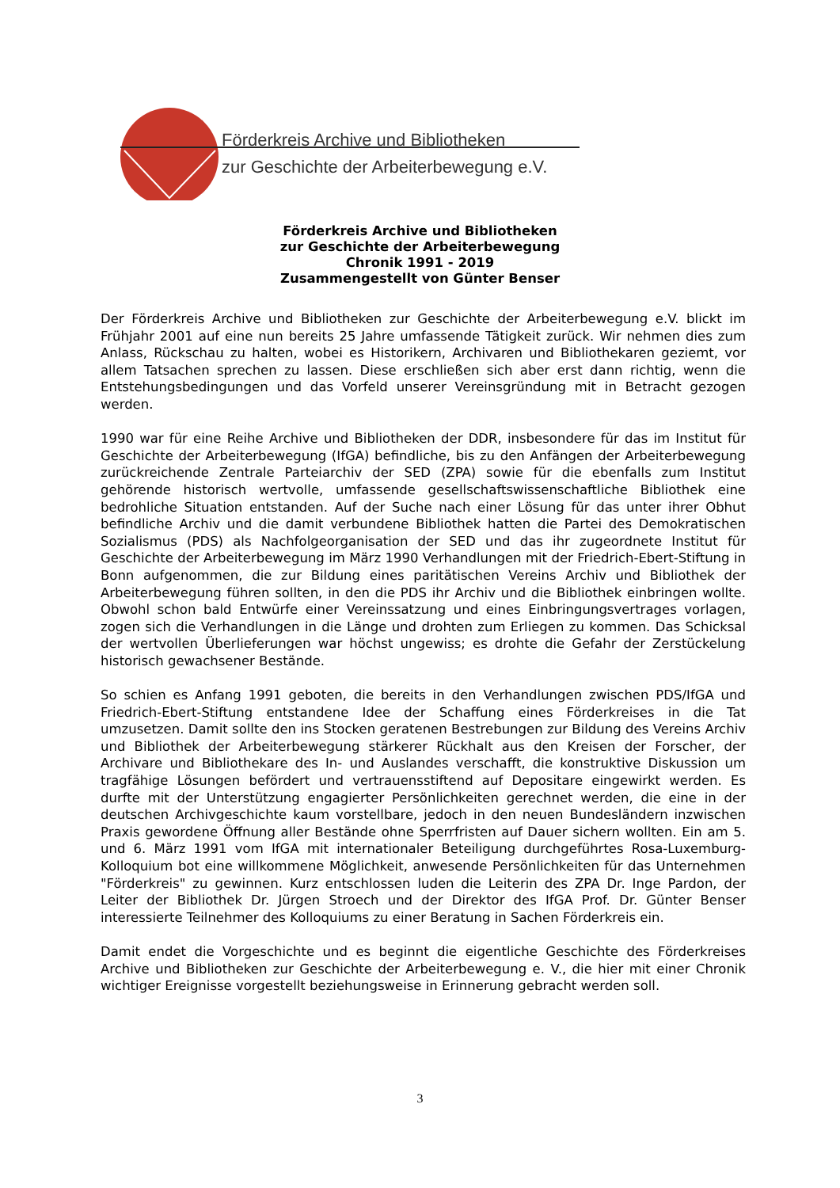Förderkreis Archive und Bibliotheken
zur Geschichte der Arbeiterbewegung e.V.
Förderkreis Archive und Bibliotheken
zur Geschichte der Arbeiterbewegung
Chronik 1991 - 2019
Zusammengestellt von Günter Benser
Der Förderkreis Archive und Bibliotheken zur Geschichte der Arbeiterbewegung e.V. blickt im Frühjahr 2001 auf eine nun bereits 25 Jahre umfassende Tätigkeit zurück. Wir nehmen dies zum Anlass, Rückschau zu halten, wobei es Historikern, Archivaren und Bibliothekaren geziemt, vor allem Tatsachen sprechen zu lassen. Diese erschließen sich aber erst dann richtig, wenn die Entstehungsbedingungen und das Vorfeld unserer Vereinsgründung mit in Betracht gezogen werden.
1990 war für eine Reihe Archive und Bibliotheken der DDR, insbesondere für das im Institut für Geschichte der Arbeiterbewegung (IfGA) befindliche, bis zu den Anfängen der Arbeiterbewegung zurückreichende Zentrale Parteiarchiv der SED (ZPA) sowie für die ebenfalls zum Institut gehörende historisch wertvolle, umfassende gesellschaftswissenschaftliche Bibliothek eine bedrohliche Situation entstanden. Auf der Suche nach einer Lösung für das unter ihrer Obhut befindliche Archiv und die damit verbundene Bibliothek hatten die Partei des Demokratischen Sozialismus (PDS) als Nachfolgeorganisation der SED und das ihr zugeordnete Institut für Geschichte der Arbeiterbewegung im März 1990 Verhandlungen mit der Friedrich-Ebert-Stiftung in Bonn aufgenommen, die zur Bildung eines paritätischen Vereins Archiv und Bibliothek der Arbeiterbewegung führen sollten, in den die PDS ihr Archiv und die Bibliothek einbringen wollte. Obwohl schon bald Entwürfe einer Vereinssatzung und eines Einbringungsvertrages vorlagen, zogen sich die Verhandlungen in die Länge und drohten zum Erliegen zu kommen. Das Schicksal der wertvollen Überlieferungen war höchst ungewiss; es drohte die Gefahr der Zerstückelung historisch gewachsener Bestände.
So schien es Anfang 1991 geboten, die bereits in den Verhandlungen zwischen PDS/IfGA und Friedrich-Ebert-Stiftung entstandene Idee der Schaffung eines Förderkreises in die Tat umzusetzen. Damit sollte den ins Stocken geratenen Bestrebungen zur Bildung des Vereins Archiv und Bibliothek der Arbeiterbewegung stärkerer Rückhalt aus den Kreisen der Forscher, der Archivare und Bibliothekare des In- und Auslandes verschafft, die konstruktive Diskussion um tragfähige Lösungen befördert und vertrauensstiftend auf Depositare eingewirkt werden. Es durfte mit der Unterstützung engagierter Persönlichkeiten gerechnet werden, die eine in der deutschen Archivgeschichte kaum vorstellbare, jedoch in den neuen Bundesländern inzwischen Praxis gewordene Öffnung aller Bestände ohne Sperrfristen auf Dauer sichern wollten. Ein am 5. und 6. März 1991 vom IfGA mit internationaler Beteiligung durchgeführtes Rosa-Luxemburg-Kolloquium bot eine willkommene Möglichkeit, anwesende Persönlichkeiten für das Unternehmen "Förderkreis" zu gewinnen. Kurz entschlossen luden die Leiterin des ZPA Dr. Inge Pardon, der Leiter der Bibliothek Dr. Jürgen Stroech und der Direktor des IfGA Prof. Dr. Günter Benser interessierte Teilnehmer des Kolloquiums zu einer Beratung in Sachen Förderkreis ein.
Damit endet die Vorgeschichte und es beginnt die eigentliche Geschichte des Förderkreises Archive und Bibliotheken zur Geschichte der Arbeiterbewegung e. V., die hier mit einer Chronik wichtiger Ereignisse vorgestellt beziehungsweise in Erinnerung gebracht werden soll.
3